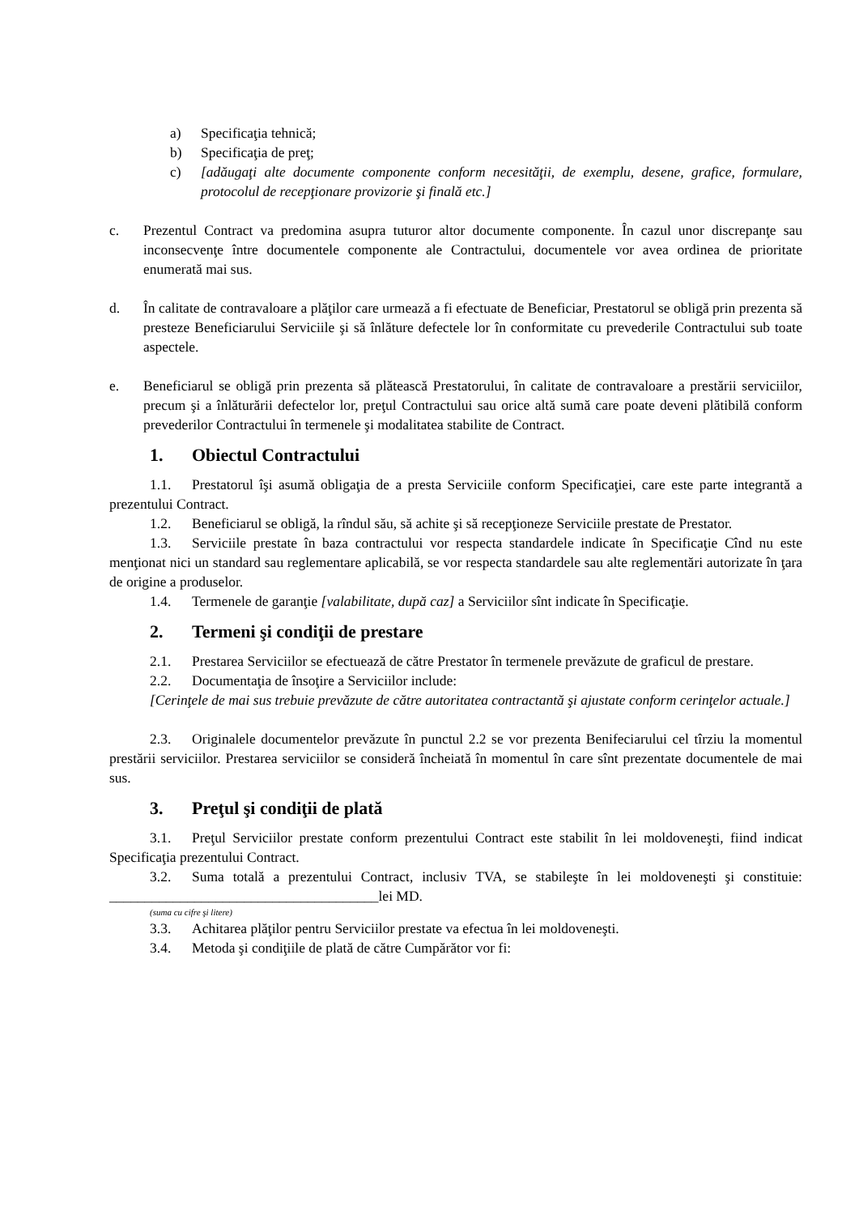a) Specificaţia tehnică;
b) Specificaţia de preţ;
c) [adăugaţi alte documente componente conform necesităţii, de exemplu, desene, grafice, formulare, protocolul de recepţionare provizorie şi finală etc.]
c. Prezentul Contract va predomina asupra tuturor altor documente componente. În cazul unor discrepanţe sau inconsecvenţe între documentele componente ale Contractului, documentele vor avea ordinea de prioritate enumerată mai sus.
d. În calitate de contravaloare a plăţilor care urmează a fi efectuate de Beneficiar, Prestatorul se obligă prin prezenta să presteze Beneficiarului Serviciile şi să înlăture defectele lor în conformitate cu prevederile Contractului sub toate aspectele.
e. Beneficiarul se obligă prin prezenta să plătească Prestatorului, în calitate de contravaloare a prestării serviciilor, precum şi a înlăturării defectelor lor, preţul Contractului sau orice altă sumă care poate deveni plătibilă conform prevederilor Contractului în termenele şi modalitatea stabilite de Contract.
1. Obiectul Contractului
1.1. Prestatorul îşi asumă obligaţia de a presta Serviciile conform Specificaţiei, care este parte integrantă a prezentului Contract.
1.2. Beneficiarul se obligă, la rîndul său, să achite şi să recepţioneze Serviciile prestate de Prestator.
1.3. Serviciile prestate în baza contractului vor respecta standardele indicate în Specificaţie Cînd nu este menţionat nici un standard sau reglementare aplicabilă, se vor respecta standardele sau alte reglementări autorizate în ţara de origine a produselor.
1.4. Termenele de garanţie [valabilitate, după caz] a Serviciilor sînt indicate în Specificaţie.
2. Termeni şi condiţii de prestare
2.1. Prestarea Serviciilor se efectuează de către Prestator în termenele prevăzute de graficul de prestare.
2.2. Documentaţia de însoţire a Serviciilor include:
[Cerinţele de mai sus trebuie prevăzute de către autoritatea contractantă şi ajustate conform cerinţelor actuale.]
2.3. Originalele documentelor prevăzute în punctul 2.2 se vor prezenta Benifeciarului cel tîrziu la momentul prestării serviciilor. Prestarea serviciilor se consideră încheiată în momentul în care sînt prezentate documentele de mai sus.
3. Preţul şi condiţii de plată
3.1. Preţul Serviciilor prestate conform prezentului Contract este stabilit în lei moldoveneşti, fiind indicat Specificaţia prezentului Contract.
3.2. Suma totală a prezentului Contract, inclusiv TVA, se stabileşte în lei moldoveneşti şi constituie: ______________________________________lei MD.
(suma cu cifre şi litere)
3.3. Achitarea plăţilor pentru Serviciilor prestate va efectua în lei moldoveneşti.
3.4. Metoda şi condiţiile de plată de către Cumpărător vor fi: